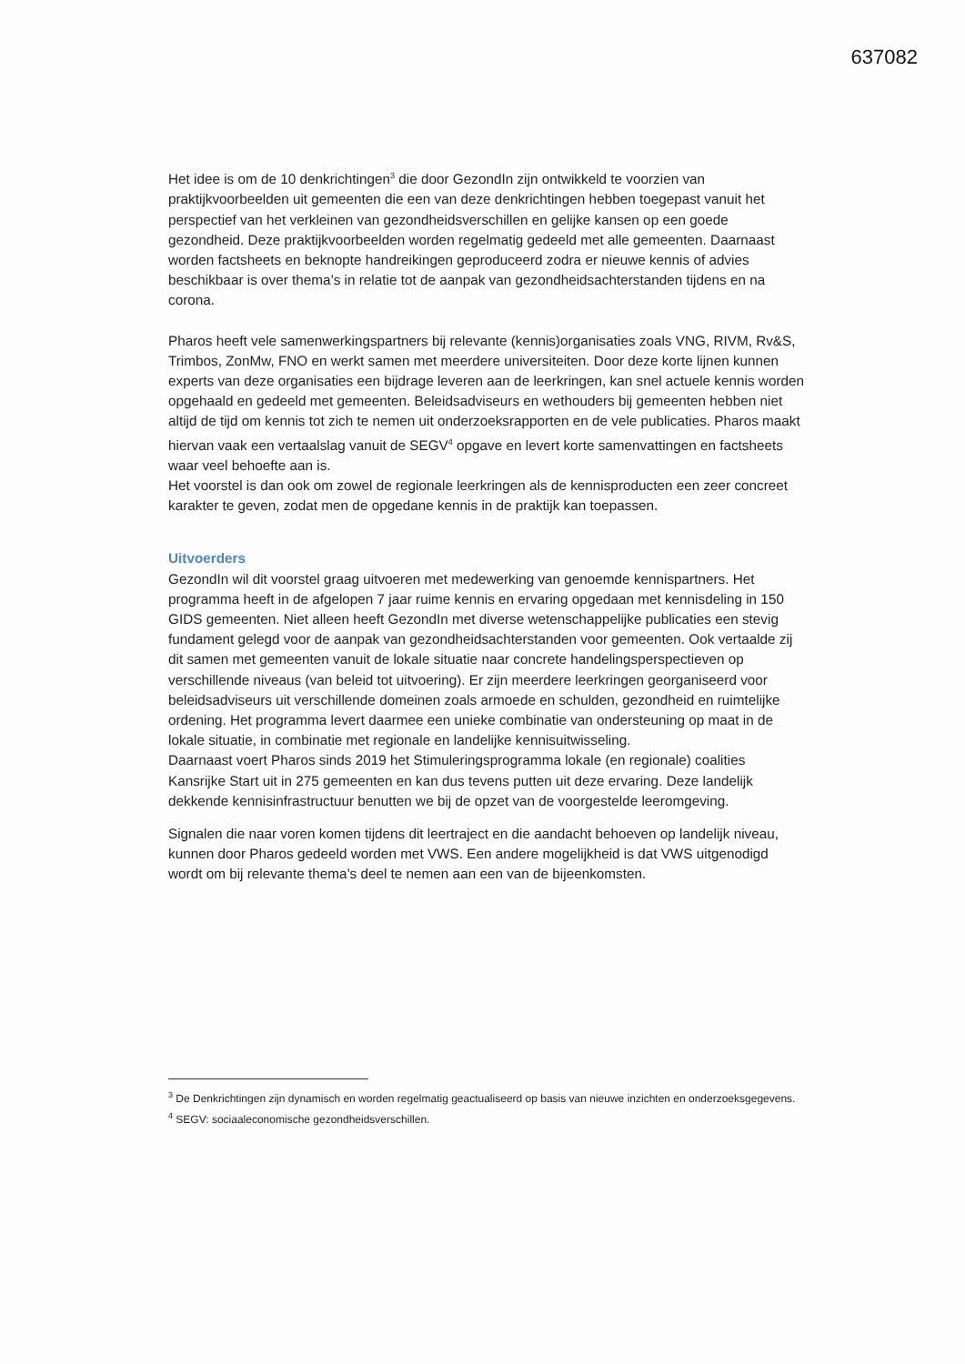637082
Het idee is om de 10 denkrichtingen<sup>3</sup> die door GezondIn zijn ontwikkeld te voorzien van praktijkvoorbeelden uit gemeenten die een van deze denkrichtingen hebben toegepast vanuit het perspectief van het verkleinen van gezondheidsverschillen en gelijke kansen op een goede gezondheid. Deze praktijkvoorbeelden worden regelmatig gedeeld met alle gemeenten. Daarnaast worden factsheets en beknopte handreikingen geproduceerd zodra er nieuwe kennis of advies beschikbaar is over thema’s in relatie tot de aanpak van gezondheidsachterstanden tijdens en na corona.
Pharos heeft vele samenwerkingspartners bij relevante (kennis)organisaties zoals VNG, RIVM, Rv&S, Trimbos, ZonMw, FNO en werkt samen met meerdere universiteiten. Door deze korte lijnen kunnen experts van deze organisaties een bijdrage leveren aan de leerkringen, kan snel actuele kennis worden opgehaald en gedeeld met gemeenten. Beleidsadviseurs en wethouders bij gemeenten hebben niet altijd de tijd om kennis tot zich te nemen uit onderzoeksrapporten en de vele publicaties. Pharos maakt hiervan vaak een vertaalslag vanuit de SEGV<sup>4</sup> opgave en levert korte samenvattingen en factsheets waar veel behoefte aan is.
Het voorstel is dan ook om zowel de regionale leerkringen als de kennisproducten een zeer concreet karakter te geven, zodat men de opgedane kennis in de praktijk kan toepassen.
Uitvoerders
GezondIn wil dit voorstel graag uitvoeren met medewerking van genoemde kennispartners. Het programma heeft in de afgelopen 7 jaar ruime kennis en ervaring opgedaan met kennisdeling in 150 GIDS gemeenten. Niet alleen heeft GezondIn met diverse wetenschappelijke publicaties een stevig fundament gelegd voor de aanpak van gezondheidsachterstanden voor gemeenten. Ook vertaalde zij dit samen met gemeenten vanuit de lokale situatie naar concrete handelingsperspectieven op verschillende niveaus (van beleid tot uitvoering). Er zijn meerdere leerkringen georganiseerd voor beleidsadviseurs uit verschillende domeinen zoals armoede en schulden, gezondheid en ruimtelijke ordening. Het programma levert daarmee een unieke combinatie van ondersteuning op maat in de lokale situatie, in combinatie met regionale en landelijke kennisuitwisseling.
Daarnaast voert Pharos sinds 2019 het Stimuleringsprogramma lokale (en regionale) coalities Kansrijke Start uit in 275 gemeenten en kan dus tevens putten uit deze ervaring. Deze landelijk dekkende kennisinfrastructuur benutten we bij de opzet van de voorgestelde leeromgeving.
Signalen die naar voren komen tijdens dit leertraject en die aandacht behoeven op landelijk niveau, kunnen door Pharos gedeeld worden met VWS. Een andere mogelijkheid is dat VWS uitgenodigd wordt om bij relevante thema’s deel te nemen aan een van de bijeenkomsten.
<sup>3</sup> De Denkrichtingen zijn dynamisch en worden regelmatig geactualiseerd op basis van nieuwe inzichten en onderzoeksgegevens.
<sup>4</sup> SEGV: sociaaleconomische gezondheidsverschillen.